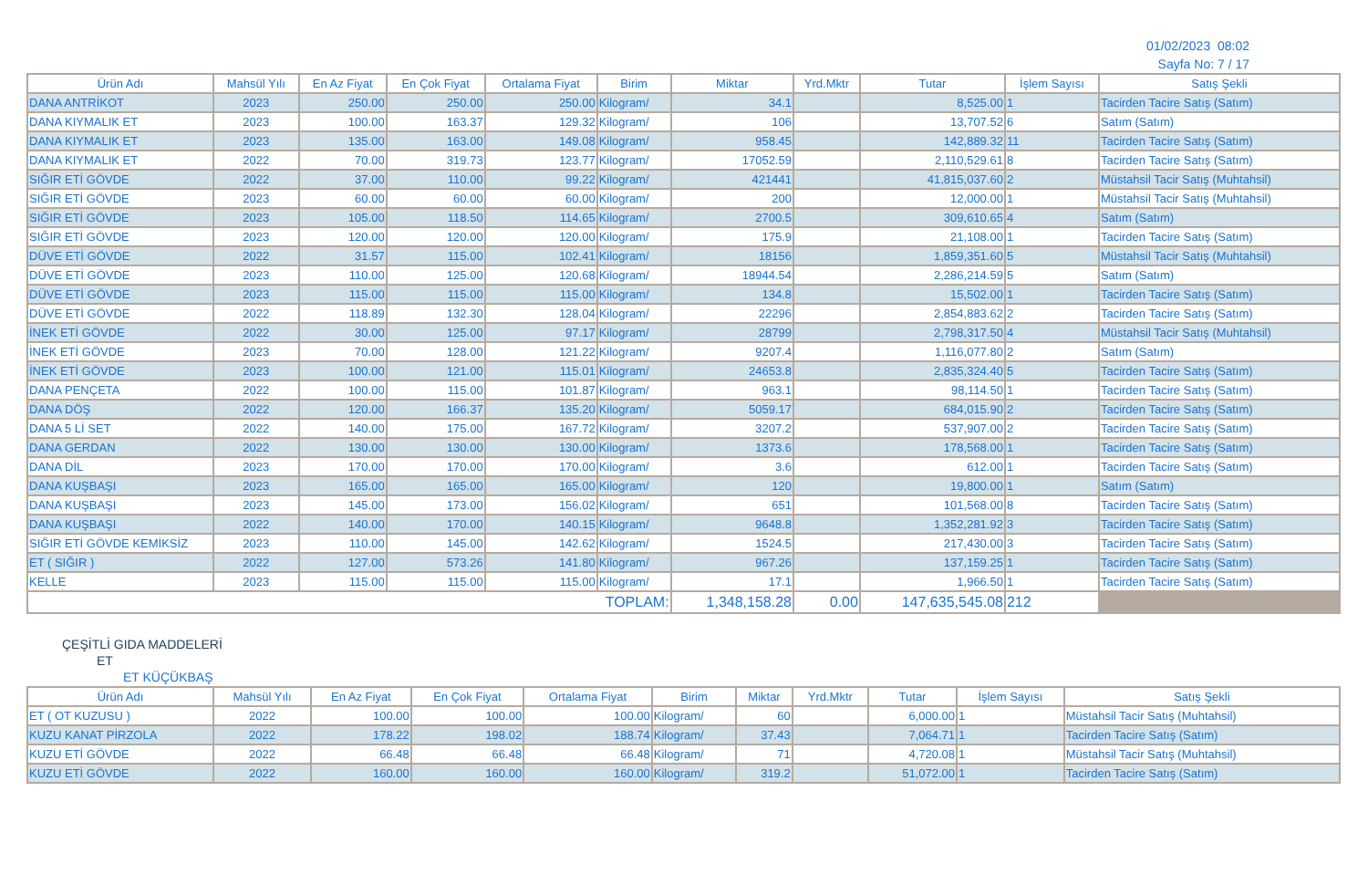01/02/2023 08:02
Sayfa No: 7 / 17
| Ürün Adı | Mahsül Yılı | En Az Fiyat | En Çok Fiyat | Ortalama Fiyat | Birim | Miktar | Yrd.Mktr | Tutar | İşlem Sayısı | Satış Şekli |
| --- | --- | --- | --- | --- | --- | --- | --- | --- | --- | --- |
| DANA ANTRİKOT | 2023 | 250.00 | 250.00 | 250.00 | Kilogram/ | 34.1 | | 8,525.00 | 1 | Tacirden Tacire Satış (Satım) |
| DANA KIYMALIK ET | 2023 | 100.00 | 163.37 | 129.32 | Kilogram/ | 106 | | 13,707.52 | 6 | Satım (Satım) |
| DANA KIYMALIK ET | 2023 | 135.00 | 163.00 | 149.08 | Kilogram/ | 958.45 | | 142,889.32 | 11 | Tacirden Tacire Satış (Satım) |
| DANA KIYMALIK ET | 2022 | 70.00 | 319.73 | 123.77 | Kilogram/ | 17052.59 | | 2,110,529.61 | 8 | Tacirden Tacire Satış (Satım) |
| SIĞIR ETİ GÖVDE | 2022 | 37.00 | 110.00 | 99.22 | Kilogram/ | 421441 | | 41,815,037.60 | 2 | Müstahsil Tacir Satış (Muhtahsil) |
| SIĞIR ETİ GÖVDE | 2023 | 60.00 | 60.00 | 60.00 | Kilogram/ | 200 | | 12,000.00 | 1 | Müstahsil Tacir Satış (Muhtahsil) |
| SIĞIR ETİ GÖVDE | 2023 | 105.00 | 118.50 | 114.65 | Kilogram/ | 2700.5 | | 309,610.65 | 4 | Satım (Satım) |
| SIĞIR ETİ GÖVDE | 2023 | 120.00 | 120.00 | 120.00 | Kilogram/ | 175.9 | | 21,108.00 | 1 | Tacirden Tacire Satış (Satım) |
| DÜVE ETİ GÖVDE | 2022 | 31.57 | 115.00 | 102.41 | Kilogram/ | 18156 | | 1,859,351.60 | 5 | Müstahsil Tacir Satış (Muhtahsil) |
| DÜVE ETİ GÖVDE | 2023 | 110.00 | 125.00 | 120.68 | Kilogram/ | 18944.54 | | 2,286,214.59 | 5 | Satım (Satım) |
| DÜVE ETİ GÖVDE | 2023 | 115.00 | 115.00 | 115.00 | Kilogram/ | 134.8 | | 15,502.00 | 1 | Tacirden Tacire Satış (Satım) |
| DÜVE ETİ GÖVDE | 2022 | 118.89 | 132.30 | 128.04 | Kilogram/ | 22296 | | 2,854,883.62 | 2 | Tacirden Tacire Satış (Satım) |
| İNEK ETİ GÖVDE | 2022 | 30.00 | 125.00 | 97.17 | Kilogram/ | 28799 | | 2,798,317.50 | 4 | Müstahsil Tacir Satış (Muhtahsil) |
| İNEK ETİ GÖVDE | 2023 | 70.00 | 128.00 | 121.22 | Kilogram/ | 9207.4 | | 1,116,077.80 | 2 | Satım (Satım) |
| İNEK ETİ GÖVDE | 2023 | 100.00 | 121.00 | 115.01 | Kilogram/ | 24653.8 | | 2,835,324.40 | 5 | Tacirden Tacire Satış (Satım) |
| DANA PENÇETA | 2022 | 100.00 | 115.00 | 101.87 | Kilogram/ | 963.1 | | 98,114.50 | 1 | Tacirden Tacire Satış (Satım) |
| DANA DÖŞ | 2022 | 120.00 | 166.37 | 135.20 | Kilogram/ | 5059.17 | | 684,015.90 | 2 | Tacirden Tacire Satış (Satım) |
| DANA 5 Lİ SET | 2022 | 140.00 | 175.00 | 167.72 | Kilogram/ | 3207.2 | | 537,907.00 | 2 | Tacirden Tacire Satış (Satım) |
| DANA GERDAN | 2022 | 130.00 | 130.00 | 130.00 | Kilogram/ | 1373.6 | | 178,568.00 | 1 | Tacirden Tacire Satış (Satım) |
| DANA DİL | 2023 | 170.00 | 170.00 | 170.00 | Kilogram/ | 3.6 | | 612.00 | 1 | Tacirden Tacire Satış (Satım) |
| DANA KUŞBAŞI | 2023 | 165.00 | 165.00 | 165.00 | Kilogram/ | 120 | | 19,800.00 | 1 | Satım (Satım) |
| DANA KUŞBAŞI | 2023 | 145.00 | 173.00 | 156.02 | Kilogram/ | 651 | | 101,568.00 | 8 | Tacirden Tacire Satış (Satım) |
| DANA KUŞBAŞI | 2022 | 140.00 | 170.00 | 140.15 | Kilogram/ | 9648.8 | | 1,352,281.92 | 3 | Tacirden Tacire Satış (Satım) |
| SIĞIR ETİ GÖVDE KEMİKSİZ | 2023 | 110.00 | 145.00 | 142.62 | Kilogram/ | 1524.5 | | 217,430.00 | 3 | Tacirden Tacire Satış (Satım) |
| ET ( SIĞIR ) | 2022 | 127.00 | 573.26 | 141.80 | Kilogram/ | 967.26 | | 137,159.25 | 1 | Tacirden Tacire Satış (Satım) |
| KELLE | 2023 | 115.00 | 115.00 | 115.00 | Kilogram/ | 17.1 | | 1,966.50 | 1 | Tacirden Tacire Satış (Satım) |
| TOPLAM: | | | | | | 1,348,158.28 | 0.00 | 147,635,545.08 | 212 | |
ÇEŞİTLİ GIDA MADDELERİ
ET
ET KÜÇÜKBAŞ
| Ürün Adı | Mahsül Yılı | En Az Fiyat | En Çok Fiyat | Ortalama Fiyat | Birim | Miktar | Yrd.Mktr | Tutar | İşlem Sayısı | Satış Şekli |
| --- | --- | --- | --- | --- | --- | --- | --- | --- | --- | --- |
| ET ( OT KUZUSU ) | 2022 | 100.00 | 100.00 | 100.00 | Kilogram/ | 60 | | 6,000.00 | 1 | Müstahsil Tacir Satış (Muhtahsil) |
| KUZU KANAT PİRZOLA | 2022 | 178.22 | 198.02 | 188.74 | Kilogram/ | 37.43 | | 7,064.71 | 1 | Tacirden Tacire Satış (Satım) |
| KUZU ETİ GÖVDE | 2022 | 66.48 | 66.48 | 66.48 | Kilogram/ | 71 | | 4,720.08 | 1 | Müstahsil Tacir Satış (Muhtahsil) |
| KUZU ETİ GÖVDE | 2022 | 160.00 | 160.00 | 160.00 | Kilogram/ | 319.2 | | 51,072.00 | 1 | Tacirden Tacire Satış (Satım) |